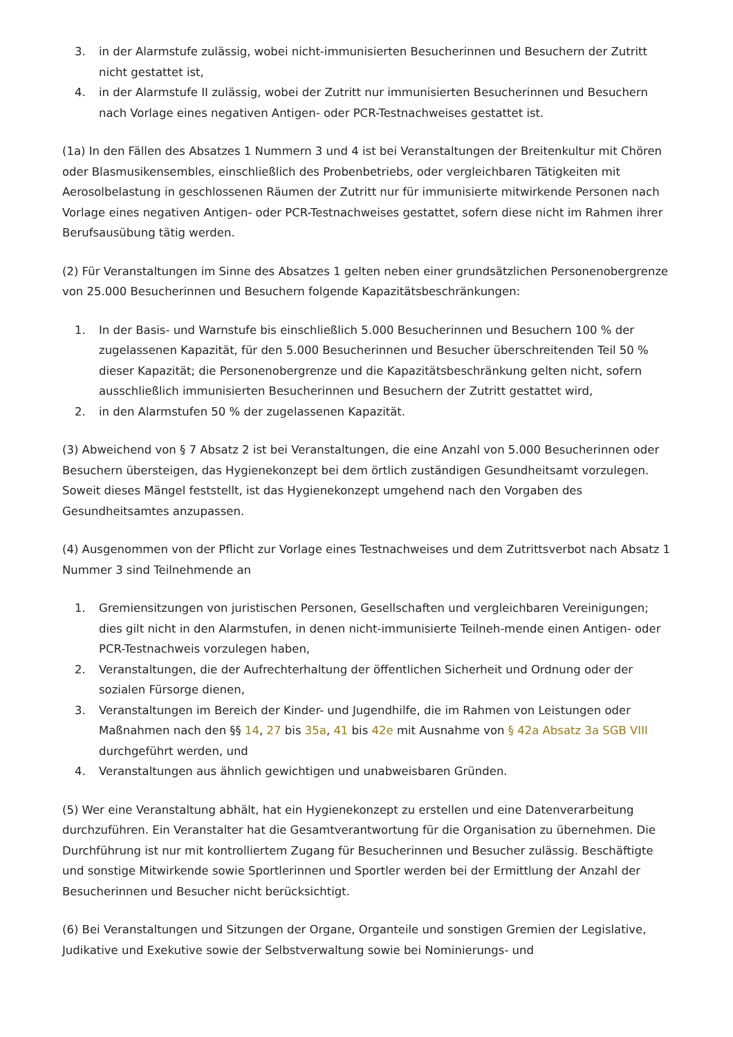3. in der Alarmstufe zulässig, wobei nicht-immunisierten Besucherinnen und Besuchern der Zutritt nicht gestattet ist,
4. in der Alarmstufe II zulässig, wobei der Zutritt nur immunisierten Besucherinnen und Besuchern nach Vorlage eines negativen Antigen- oder PCR-Testnachweises gestattet ist.
(1a) In den Fällen des Absatzes 1 Nummern 3 und 4 ist bei Veranstaltungen der Breitenkultur mit Chören oder Blasmusikensembles, einschließlich des Probenbetriebs, oder vergleichbaren Tätigkeiten mit Aerosolbelastung in geschlossenen Räumen der Zutritt nur für immunisierte mitwirkende Personen nach Vorlage eines negativen Antigen- oder PCR-Testnachweises gestattet, sofern diese nicht im Rahmen ihrer Berufsausübung tätig werden.
(2) Für Veranstaltungen im Sinne des Absatzes 1 gelten neben einer grundsätzlichen Personenobergrenze von 25.000 Besucherinnen und Besuchern folgende Kapazitätsbeschränkungen:
1. In der Basis- und Warnstufe bis einschließlich 5.000 Besucherinnen und Besuchern 100 % der zugelassenen Kapazität, für den 5.000 Besucherinnen und Besucher überschreitenden Teil 50 % dieser Kapazität; die Personenobergrenze und die Kapazitätsbeschränkung gelten nicht, sofern ausschließlich immunisierten Besucherinnen und Besuchern der Zutritt gestattet wird,
2. in den Alarmstufen 50 % der zugelassenen Kapazität.
(3) Abweichend von § 7 Absatz 2 ist bei Veranstaltungen, die eine Anzahl von 5.000 Besucherinnen oder Besuchern übersteigen, das Hygienekonzept bei dem örtlich zuständigen Gesundheitsamt vorzulegen. Soweit dieses Mängel feststellt, ist das Hygienekonzept umgehend nach den Vorgaben des Gesundheitsamtes anzupassen.
(4) Ausgenommen von der Pflicht zur Vorlage eines Testnachweises und dem Zutrittsverbot nach Absatz 1 Nummer 3 sind Teilnehmende an
1. Gremiensitzungen von juristischen Personen, Gesellschaften und vergleichbaren Vereinigungen; dies gilt nicht in den Alarmstufen, in denen nicht-immunisierte Teilneh-mende einen Antigen- oder PCR-Testnachweis vorzulegen haben,
2. Veranstaltungen, die der Aufrechterhaltung der öffentlichen Sicherheit und Ordnung oder der sozialen Fürsorge dienen,
3. Veranstaltungen im Bereich der Kinder- und Jugendhilfe, die im Rahmen von Leistungen oder Maßnahmen nach den §§ 14, 27 bis 35a, 41 bis 42e mit Ausnahme von § 42a Absatz 3a SGB VIII durchgeführt werden, und
4. Veranstaltungen aus ähnlich gewichtigen und unabweisbaren Gründen.
(5) Wer eine Veranstaltung abhält, hat ein Hygienekonzept zu erstellen und eine Datenverarbeitung durchzuführen. Ein Veranstalter hat die Gesamtverantwortung für die Organisation zu übernehmen. Die Durchführung ist nur mit kontrolliertem Zugang für Besucherinnen und Besucher zulässig. Beschäftigte und sonstige Mitwirkende sowie Sportlerinnen und Sportler werden bei der Ermittlung der Anzahl der Besucherinnen und Besucher nicht berücksichtigt.
(6) Bei Veranstaltungen und Sitzungen der Organe, Organteile und sonstigen Gremien der Legislative, Judikative und Exekutive sowie der Selbstverwaltung sowie bei Nominierungs- und